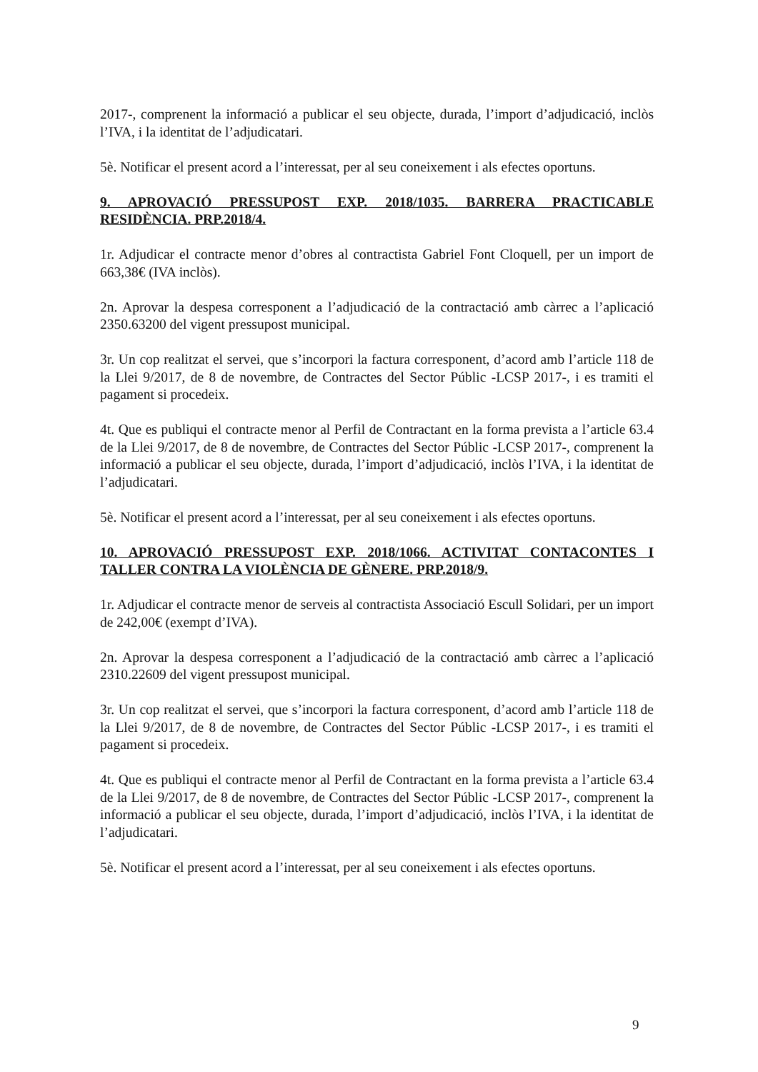2017-, comprenent la informació a publicar el seu objecte, durada, l’import d’adjudicació, inclòs l’IVA, i la identitat de l’adjudicatari.
5è. Notificar el present acord a l’interessat, per al seu coneixement i als efectes oportuns.
9. APROVACIÓ PRESSUPOST EXP. 2018/1035. BARRERA PRACTICABLE RESIDÈNCIA. PRP.2018/4.
1r. Adjudicar el contracte menor d’obres al contractista Gabriel Font Cloquell, per un import de 663,38€ (IVA inclòs).
2n. Aprovar la despesa corresponent a l’adjudicació de la contractació amb càrrec a l’aplicació 2350.63200 del vigent pressupost municipal.
3r. Un cop realitzat el servei, que s’incorpori la factura corresponent, d’acord amb l’article 118 de la Llei 9/2017, de 8 de novembre, de Contractes del Sector Públic -LCSP 2017-, i es tramiti el pagament si procedeix.
4t. Que es publiqui el contracte menor al Perfil de Contractant en la forma prevista a l’article 63.4 de la Llei 9/2017, de 8 de novembre, de Contractes del Sector Públic -LCSP 2017-, comprenent la informació a publicar el seu objecte, durada, l’import d’adjudicació, inclòs l’IVA, i la identitat de l’adjudicatari.
5è. Notificar el present acord a l’interessat, per al seu coneixement i als efectes oportuns.
10. APROVACIÓ PRESSUPOST EXP. 2018/1066. ACTIVITAT CONTACONTES I TALLER CONTRA LA VIOLÈNCIA DE GÈNERE. PRP.2018/9.
1r. Adjudicar el contracte menor de serveis al contractista Associació Escull Solidari, per un import de 242,00€ (exempt d’IVA).
2n. Aprovar la despesa corresponent a l’adjudicació de la contractació amb càrrec a l’aplicació 2310.22609 del vigent pressupost municipal.
3r. Un cop realitzat el servei, que s’incorpori la factura corresponent, d’acord amb l’article 118 de la Llei 9/2017, de 8 de novembre, de Contractes del Sector Públic -LCSP 2017-, i es tramiti el pagament si procedeix.
4t. Que es publiqui el contracte menor al Perfil de Contractant en la forma prevista a l’article 63.4 de la Llei 9/2017, de 8 de novembre, de Contractes del Sector Públic -LCSP 2017-, comprenent la informació a publicar el seu objecte, durada, l’import d’adjudicació, inclòs l’IVA, i la identitat de l’adjudicatari.
5è. Notificar el present acord a l’interessat, per al seu coneixement i als efectes oportuns.
9